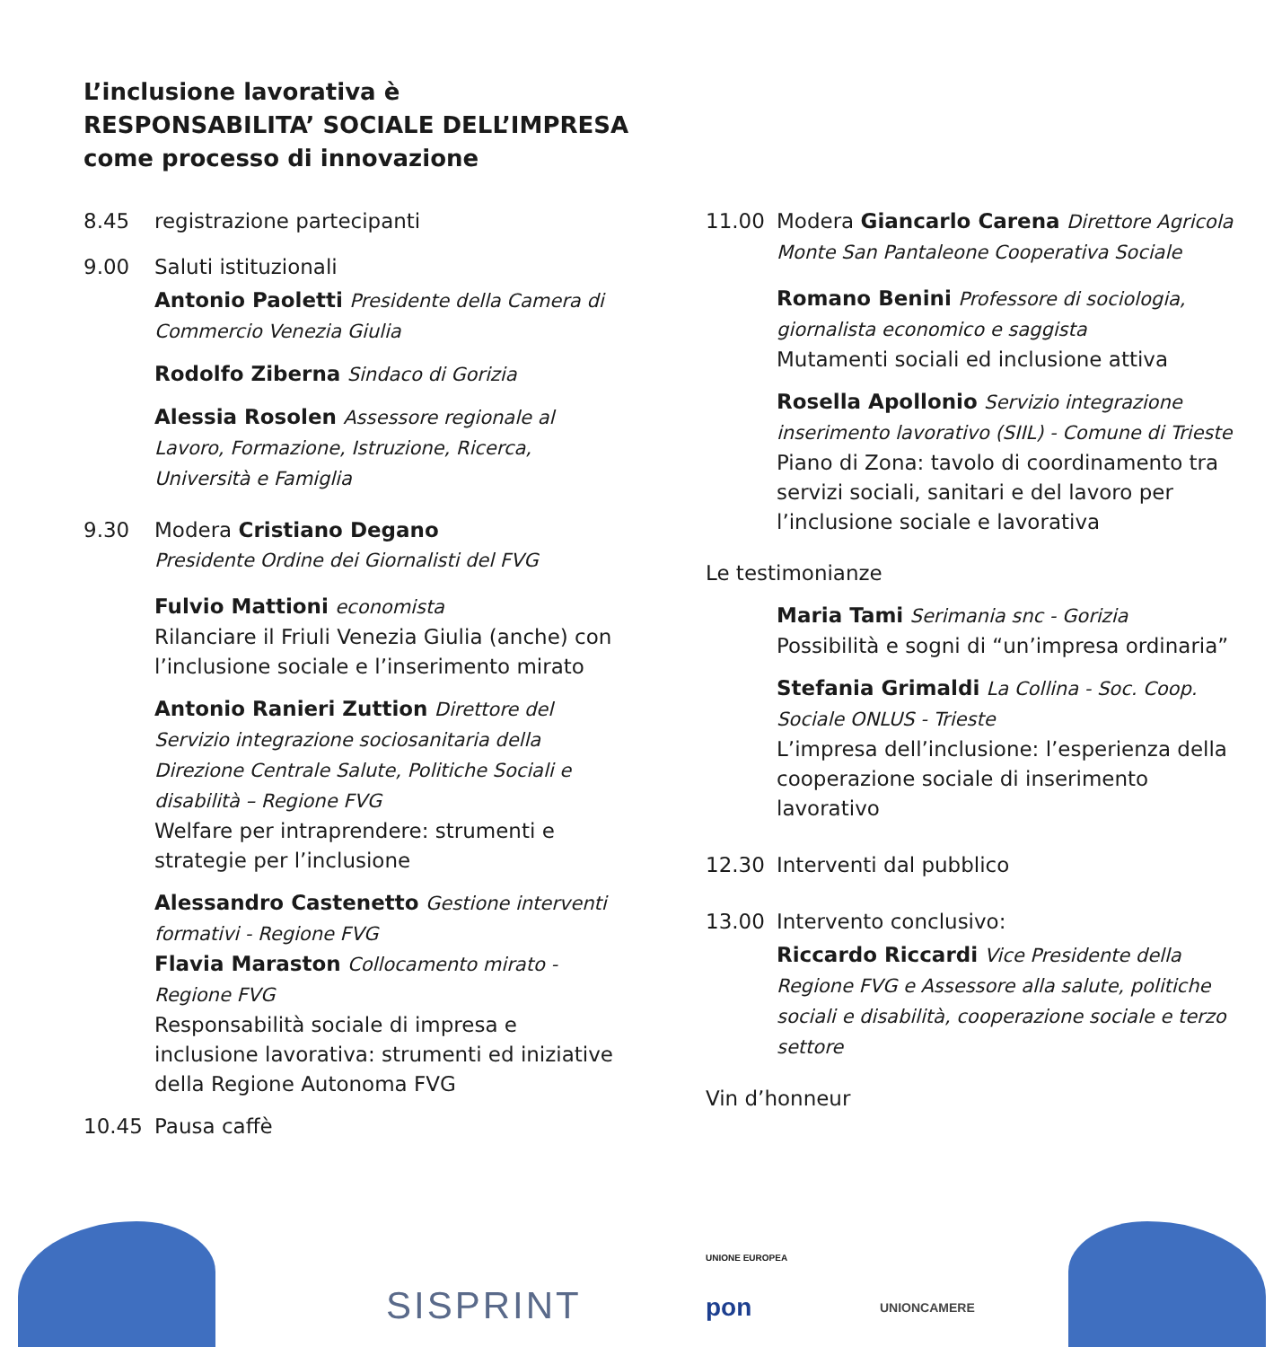L’inclusione lavorativa è
RESPONSABILITA’ SOCIALE DELL’IMPRESA
come processo di innovazione
8.45 registrazione partecipanti
9.00 Saluti istituzionali
Antonio Paoletti Presidente della Camera di Commercio Venezia Giulia
Rodolfo Ziberna Sindaco di Gorizia
Alessia Rosolen Assessore regionale al Lavoro, Formazione, Istruzione, Ricerca, Università e Famiglia
9.30 Modera Cristiano Degano
Presidente Ordine dei Giornalisti del FVG
Fulvio Mattioni economista
Rilanciare il Friuli Venezia Giulia (anche) con l’inclusione sociale e l’inserimento mirato
Antonio Ranieri Zuttion Direttore del Servizio integrazione sociosanitaria della Direzione Centrale Salute, Politiche Sociali e disabilità – Regione FVG
Welfare per intraprendere: strumenti e strategie per l’inclusione
Alessandro Castenetto Gestione interventi formativi - Regione FVG
Flavia Maraston Collocamento mirato - Regione FVG
Responsabilità sociale di impresa e inclusione lavorativa: strumenti ed iniziative della Regione Autonoma FVG
10.45 Pausa caffè
11.00 Modera Giancarlo Carena Direttore Agricola Monte San Pantaleone Cooperativa Sociale
Romano Benini Professore di sociologia, giornalista economico e saggista
Mutamenti sociali ed inclusione attiva
Rosella Apollonio Servizio integrazione inserimento lavorativo (SIIL) - Comune di Trieste
Piano di Zona: tavolo di coordinamento tra servizi sociali, sanitari e del lavoro per l’inclusione sociale e lavorativa
Le testimonianze
Maria Tami Serimania snc - Gorizia
Possibilità e sogni di “un’impresa ordinaria”
Stefania Grimaldi La Collina - Soc. Coop. Sociale ONLUS - Trieste
L’impresa dell’inclusione: l’esperienza della cooperazione sociale di inserimento lavorativo
12.30 Interventi dal pubblico
13.00 Intervento conclusivo:
Riccardo Riccardi Vice Presidente della Regione FVG e Assessore alla salute, politiche sociali e disabilità, cooperazione sociale e terzo settore
Vin d’honneur
SISPRINT
UNIONE EUROPEA
pon UNIONCAMERE